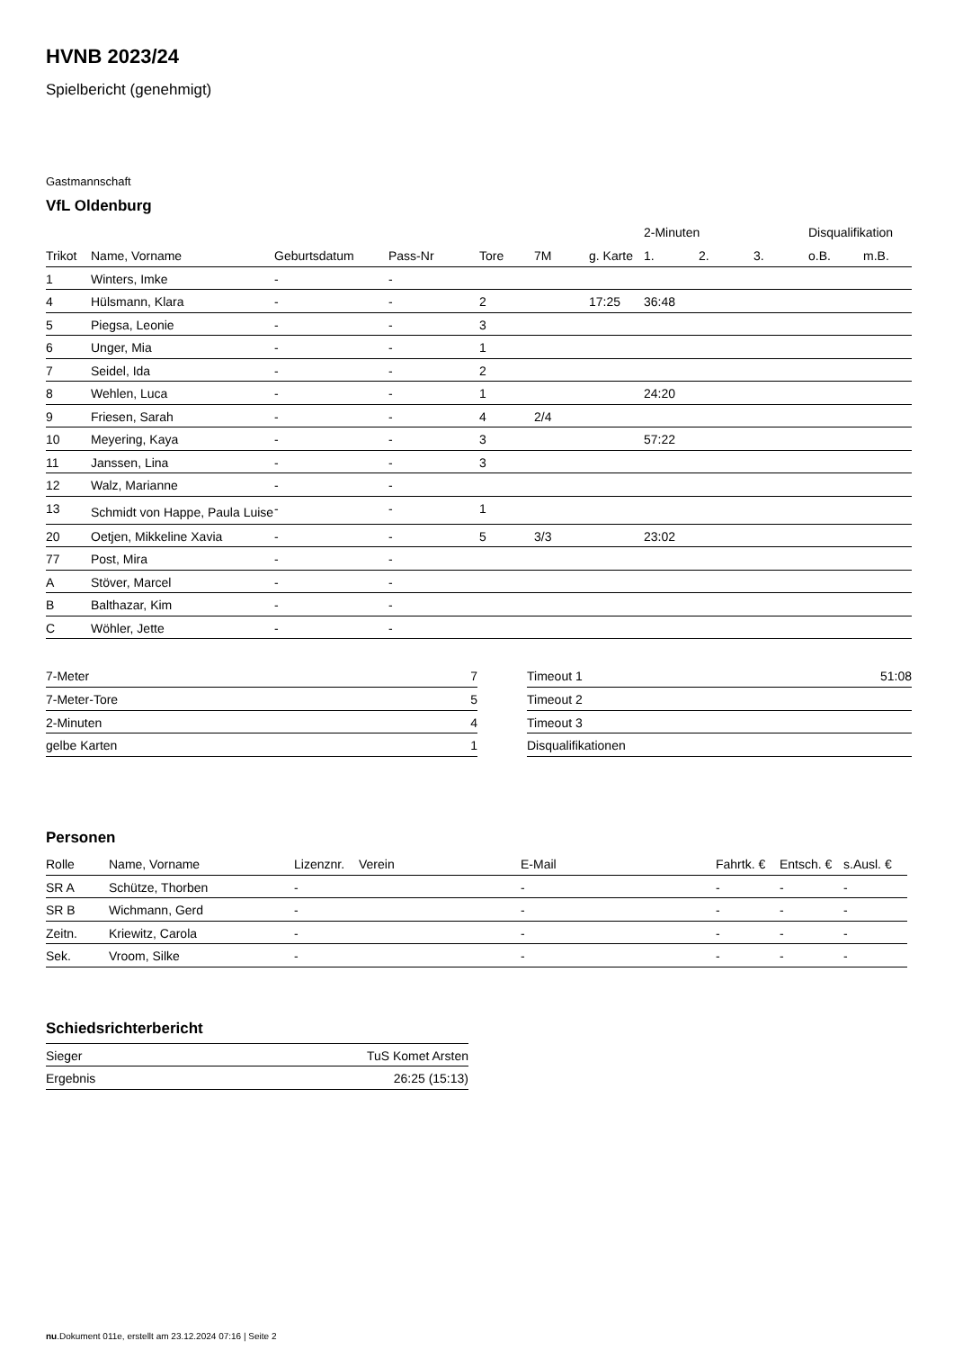HVNB 2023/24
Spielbericht (genehmigt)
Gastmannschaft
VfL Oldenburg
| | | | | | | | 2-Minuten | | | Disqualifikation | |
| --- | --- | --- | --- | --- | --- | --- | --- | --- | --- | --- | --- |
| Trikot | Name, Vorname | Geburtsdatum | Pass-Nr | Tore | 7M | g. Karte | 1. | 2. | 3. | o.B. | m.B. |
| 1 | Winters, Imke | - | - | | | | | | | | |
| 4 | Hülsmann, Klara | - | - | 2 | | 17:25 | 36:48 | | | | |
| 5 | Piegsa, Leonie | - | - | 3 | | | | | | | |
| 6 | Unger, Mia | - | - | 1 | | | | | | | |
| 7 | Seidel, Ida | - | - | 2 | | | | | | | |
| 8 | Wehlen, Luca | - | - | 1 | | | 24:20 | | | | |
| 9 | Friesen, Sarah | - | - | 4 | 2/4 | | | | | | |
| 10 | Meyering, Kaya | - | - | 3 | | | 57:22 | | | | |
| 11 | Janssen, Lina | - | - | 3 | | | | | | | |
| 12 | Walz, Marianne | - | - | | | | | | | | |
| 13 | Schmidt von Happe, Paula Luise | - | - | 1 | | | | | | | |
| 20 | Oetjen, Mikkeline Xavia | - | - | 5 | 3/3 | | 23:02 | | | | |
| 77 | Post, Mira | - | - | | | | | | | | |
| A | Stöver, Marcel | - | - | | | | | | | | |
| B | Balthazar, Kim | - | - | | | | | | | | |
| C | Wöhler, Jette | - | - | | | | | | | | |
| 7-Meter | 7 |
| 7-Meter-Tore | 5 |
| 2-Minuten | 4 |
| gelbe Karten | 1 |
| Timeout 1 | 51:08 |
| Timeout 2 | |
| Timeout 3 | |
| Disqualifikationen | |
Personen
| Rolle | Name, Vorname | Lizenznr. | Verein | E-Mail | Fahrtk. € | Entsch. € | s.Ausl. € |
| SR A | Schütze, Thorben | - | | - | - | - | - |
| SR B | Wichmann, Gerd | - | | - | - | - | - |
| Zeitn. | Kriewitz, Carola | - | | - | - | - | - |
| Sek. | Vroom, Silke | - | | - | - | - | - |
Schiedsrichterbericht
| Sieger | TuS Komet Arsten |
| Ergebnis | 26:25 (15:13) |
nu.Dokument 011e, erstellt am 23.12.2024 07:16 | Seite 2